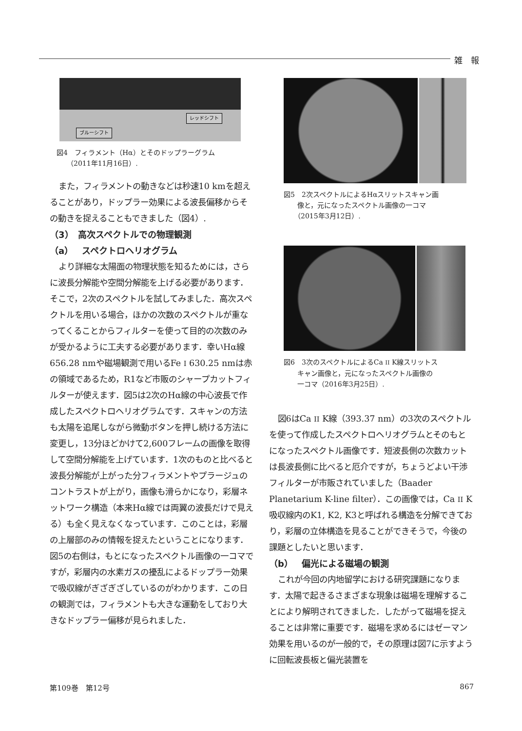雑　報
レッドシフト
ブルーシフト
図4　フィラメント（Hα）とそのドップラーグラム
　　（2011年11月16日）.
また，フィラメントの動きなどは秒速10 kmを超えることがあり，ドップラー効果による波長偏移からその動きを捉えることもできました（図4）.
（3）　高次スペクトルでの物理観測
（a）　スペクトロヘリオグラム
より詳細な太陽面の物理状態を知るためには，さらに波長分解能や空間分解能を上げる必要があります．そこで，2次のスペクトルを試してみました．高次スペクトルを用いる場合，ほかの次数のスペクトルが重なってくることからフィルターを使って目的の次数のみが受かるように工夫する必要があります．幸いHα線656.28 nmや磁場観測で用いるFe I 630.25 nmは赤の領域であるため，R1など市販のシャープカットフィルターが使えます．図5は2次のHα線の中心波長で作成したスペクトロヘリオグラムです．スキャンの方法も太陽を追尾しながら微動ボタンを押し続ける方法に変更し，13分ほどかけて2,600フレームの画像を取得して空間分解能を上げています．1次のものと比べると波長分解能が上がった分フィラメントやプラージュのコントラストが上がり，画像も滑らかになり，彩層ネットワーク構造（本来Hα線では両翼の波長だけで見える）も全く見えなくなっています．このことは，彩層の上層部のみの情報を捉えたということになります．図5の右側は，もとになったスペクトル画像の一コマですが，彩層内の水素ガスの擾乱によるドップラー効果で吸収線がぎざぎざしているのがわかります．この日の観測では，フィラメントも大きな運動をしており大きなドップラー偏移が見られました．
図5　2次スペクトルによるHαスリットスキャン画
　　像と，元になったスペクトル画像の一コマ
　　（2015年3月12日）.
図6　3次のスペクトルによるCa II K線スリットス
　　キャン画像と，元になったスペクトル画像の
　　一コマ（2016年3月25日）.
図6はCa II K線（393.37 nm）の3次のスペクトルを使って作成したスペクトロヘリオグラムとそのもとになったスペクトル画像です．短波長側の次数カットは長波長側に比べると厄介ですが，ちょうどよい干渉フィルターが市販されていました（Baader Planetarium K-line filter）．この画像では，Ca II K吸収線内のK1, K2, K3と呼ばれる構造を分解できており，彩層の立体構造を見ることができそうで，今後の課題としたいと思います．
（b）　偏光による磁場の観測
これが今回の内地留学における研究課題になります．太陽で起きるさまざまな現象は磁場を理解することにより解明されてきました．したがって磁場を捉えることは非常に重要です．磁場を求めるにはゼーマン効果を用いるのが一般的で，その原理は図7に示すように回転波長板と偏光装置を
第109巻　第12号 867